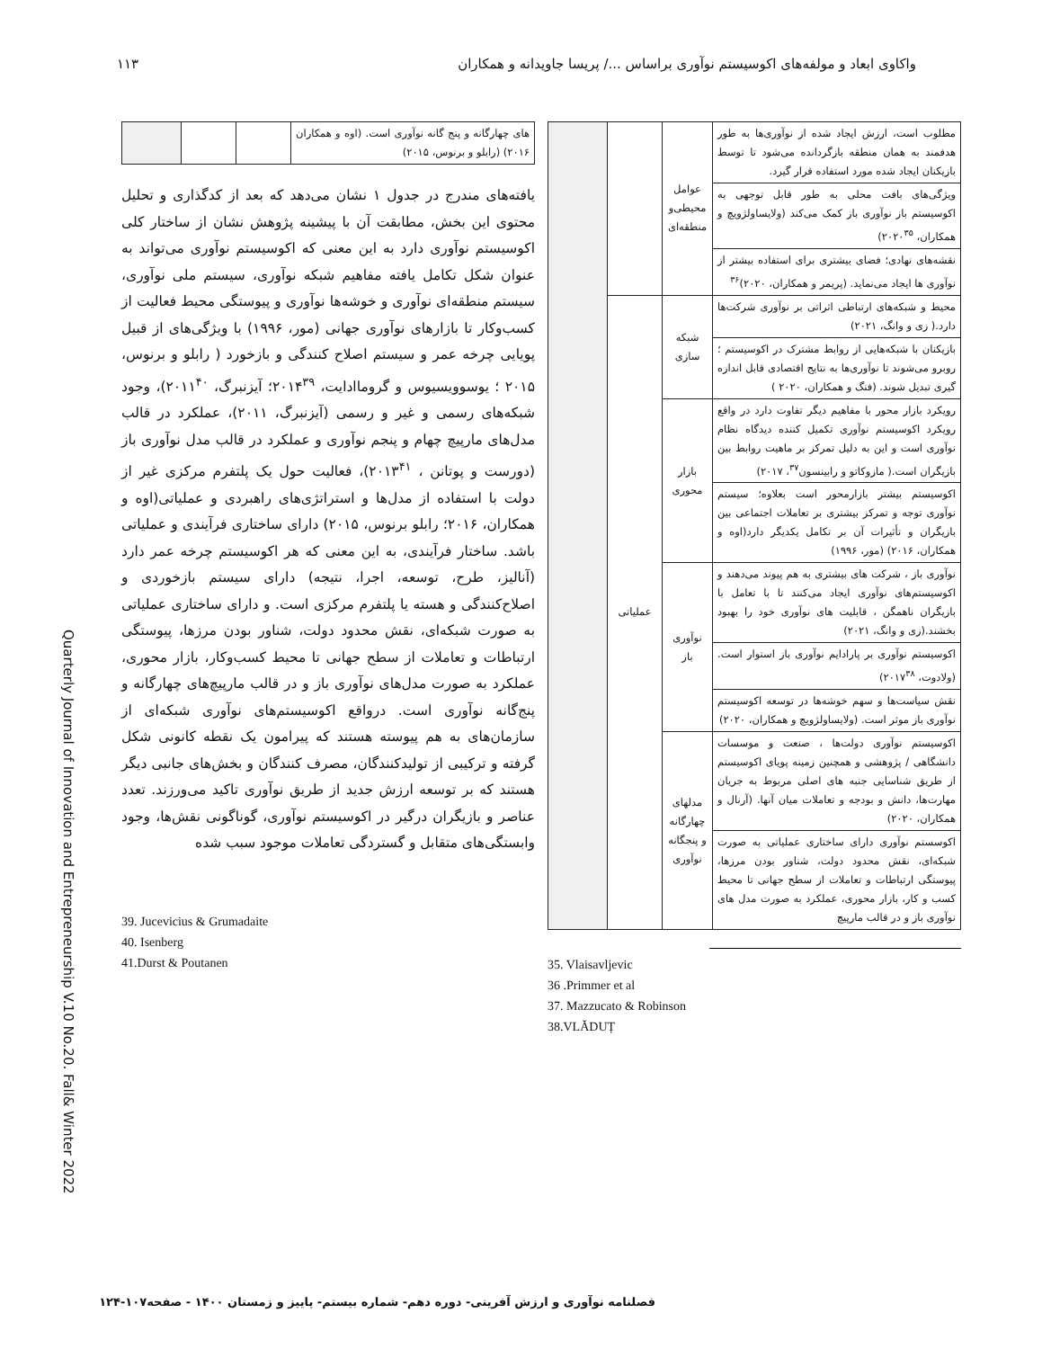واکاوی ابعاد و مولفه‌های اکوسیستم نوآوری براساس .../ پریسا جاویدانه و همکاران ۱۱۳
| مطلوب است، ارزش ایجاد شده از نوآوری‌ها به طور هدفمند به همان منطقه بازگردانده می‌شود تا توسط بازیکنان ایجاد شده مورد استفاده قرار گیرد. | عوامل محیطی‌و منطقه‌ای | | |
| ویژگی‌های بافت محلی به طور قابل توجهی به اکوسیستم باز نوآوری باز کمک می‌کند (ولایساولژویچ و همکاران، ۲۰۲۰<sup>۳۵</sup>) | | | |
| نقشه‌های نهادی؛ فضای بیشتری برای استفاده بیشتر از نوآوری ها ایجاد می‌نماید. (پریمر و همکاران، ۲۰۲۰)<sup>۳۶</sup> | | | |
| محیط و شبکه‌های ارتباطی اثراتی بر نوآوری شرکت‌ها دارد.( زی و وانگ، ۲۰۲۱) | شبکه سازی | عملیاتی | |
| بازیکنان با شبکه‌هایی از روابط مشترک در اکوسیستم ؛روبرو می‌شوند تا نوآوری‌ها به نتایج اقتصادی قابل اندازه گیری تبدیل شوند. (فنگ و همکاران، ۲۰۲۰ ) | | | |
| رویکرد بازار محور با مفاهیم دیگر تفاوت دارد در واقع رویکرد اکوسیستم نوآوری تکمیل کننده دیدگاه نظام نوآوری است و این به دلیل تمرکز بر ماهیت روابط بین بازیگران است.( مازوکاتو و رابینسون<sup>۳۷</sup>، ۲۰۱۷) | بازار محوری | | |
| اکوسیستم بیشتر بازارمحور است بعلاوه؛ سیستم نوآوری توجه و تمرکز بیشتری بر تعاملات اجتماعی بین بازیگران و تأثیرات آن بر تکامل یکدیگر دارد(اوه و همکاران، ۲۰۱۶) (مور، ۱۹۹۶) | | | |
| نوآوری باز ، شرکت های بیشتری به هم پیوند می‌دهند و اکوسیستم‌های نوآوری ایجاد می‌کنند تا با تعامل با بازیگران ناهمگن ، قابلیت های نوآوری خود را بهبود بخشند.(زی و وانگ، ۲۰۲۱) | نوآوری باز | | |
| اکوسیستم نوآوری بر پارادایم نوآوری باز استوار است. (ولادوت، ۲۰۱۷<sup>۳۸</sup>) | | | |
| نقش سیاست‌ها و سهم خوشه‌ها در توسعه اکوسیستم نوآوری باز موثر است. (ولایساولژویچ و همکاران، ۲۰۲۰) | | | |
| اکوسیستم نوآوری دولت‌ها ، صنعت و موسسات دانشگاهی / پژوهشی و همچنین زمینه پویای اکوسیستم از طریق شناسایی جنبه های اصلی مربوط به جریان مهارت‌ها، دانش و بودجه و تعاملات میان آنها. (آرنال و همکاران، ۲۰۲۰) | مدلهای چهارگانه و پنجگانه نوآوری | | |
| اکوسستم نوآوری دارای ساختاری عملیاتی به صورت شبکه‌ای، نقش محدود دولت، شناور بودن مرزها، پیوستگی ارتباطات و تعاملات از سطح جهانی تا محیط کسب و کار، بازار محوری، عملکرد به صورت مدل های نوآوری باز و در قالب مارپیچ | | | |
35. Vlaisavljevic
36 .Primmer et al
37. Mazzucato & Robinson
38.VLĂDUȚ
| های چهارگانه و پنج گانه نوآوری است. (اوه و همکاران ۲۰۱۶) (رابلو و برنوس، ۲۰۱۵) | | | |
یافته‌های مندرج در جدول ۱ نشان می‌دهد که بعد از کدگذاری و تحلیل محتوی این بخش، مطابقت آن با پیشینه پژوهش نشان از ساختار کلی اکوسیستم نوآوری دارد به این معنی که اکوسیستم نوآوری می‌تواند به عنوان شکل تکامل یافته مفاهیم شبکه نوآوری، سیستم ملی نوآوری، سیستم منطقه‌ای نوآوری و خوشه‌ها نوآوری و پیوستگی محیط فعالیت از کسب‌وکار تا بازارهای نوآوری جهانی (مور، ۱۹۹۶) با ویژگی‌های از قبیل پویایی چرخه عمر و سیستم اصلاح کنندگی و بازخورد ( رابلو و برنوس، ۲۰۱۵ ؛ یوسوویسیوس و گروماادایت، ۲۰۱۴<sup>۳۹</sup>؛ آیزنبرگ، ۲۰۱۱<sup>۴۰</sup>)، وجود شبکه‌های رسمی و غیر و رسمی (آیزنبرگ، ۲۰۱۱)، عملکرد در قالب مدل‌های مارپیچ چهام و پنجم نوآوری و عملکرد در قالب مدل نوآوری باز (دورست و پوتانن ، ۲۰۱۳<sup>۴۱</sup>)، فعالیت حول یک پلتفرم مرکزی غیر از دولت با استفاده از مدل‌ها و استراتژی‌های راهبردی و عملیاتی(اوه و همکاران، ۲۰۱۶؛ رابلو برنوس، ۲۰۱۵) دارای ساختاری فرآیندی و عملیاتی باشد. ساختار فرآیندی، به این معنی که هر اکوسیستم چرخه عمر دارد (آنالیز، طرح، توسعه، اجرا، نتیجه) دارای سیستم بازخوردی و اصلاح‌کنندگی و هسته یا پلتفرم مرکزی است. و دارای ساختاری عملیاتی به صورت شبکه‌ای، نقش محدود دولت، شناور بودن مرزها، پیوستگی ارتباطات و تعاملات از سطح جهانی تا محیط کسب‌وکار، بازار محوری، عملکرد به صورت مدل‌های نوآوری باز و در قالب مارپیچ‌های چهارگانه و پنج‌گانه نوآوری است. درواقع اکوسیستم‌های نوآوری شبکه‌ای از سازمان‌های به هم پیوسته هستند که پیرامون یک نقطه کانونی شکل گرفته و ترکیبی از تولیدکنندگان، مصرف کنندگان و بخش‌های جانبی دیگر هستند که بر توسعه ارزش جدید از طریق نوآوری تاکید می‌ورزند. تعدد عناصر و بازیگران درگیر در اکوسیستم نوآوری، گوناگونی نقش‌ها، وجود وابستگی‌های متقابل و گستردگی تعاملات موجود سبب شده
39. Jucevicius & Grumadaite
40. Isenberg
41.Durst & Poutanen
Quarterly Journal of Innovation and Entrepreneurship V.10 No.20. Fall& Winter 2022
فصلنامه نوآوری و ارزش آفرینی- دوره دهم- شماره بیستم- پاییز و زمستان ۱۴۰۰ - صفحه۱۰۷-۱۲۴